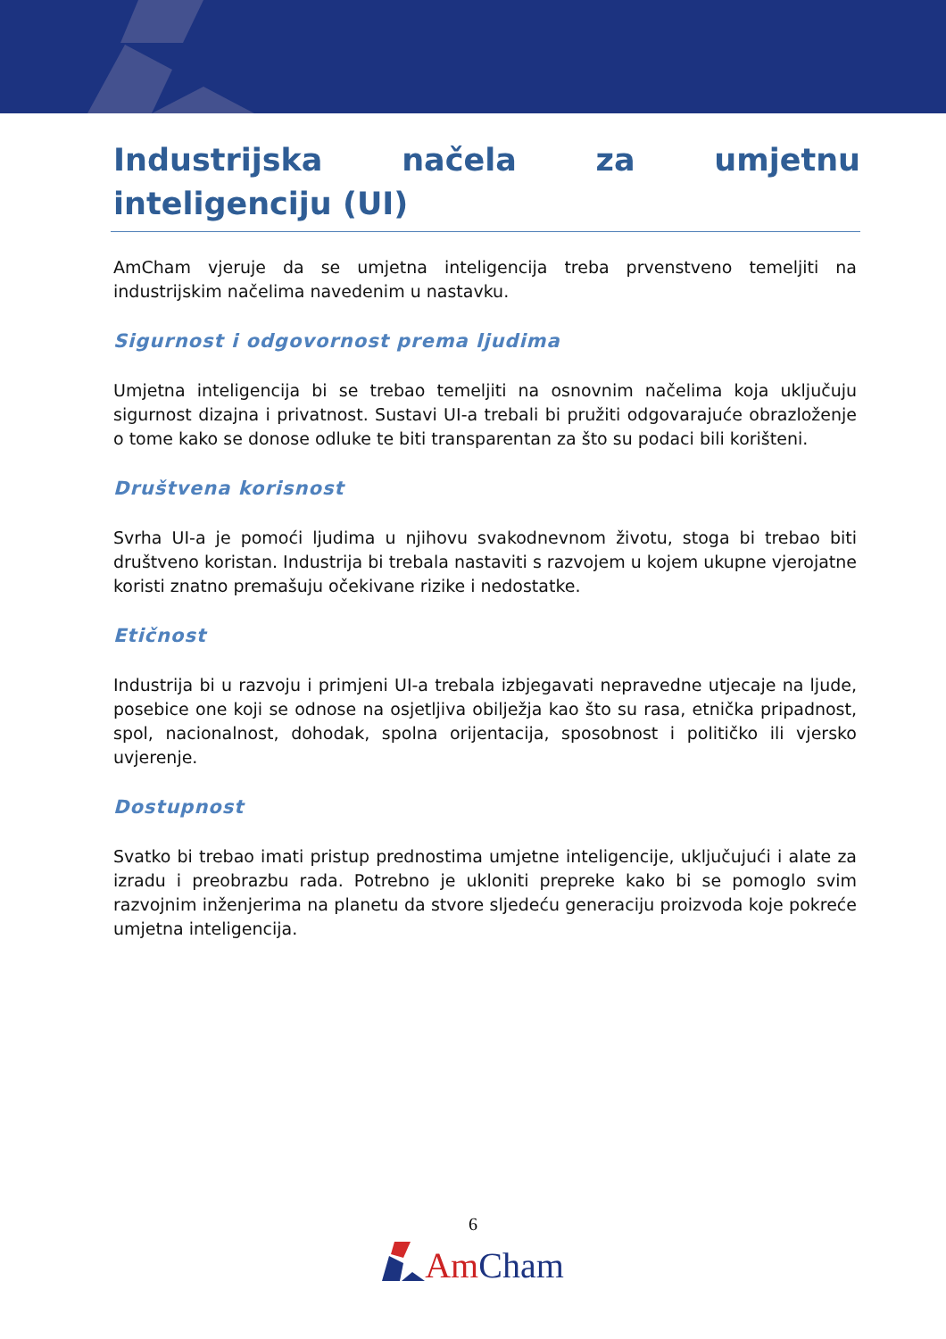Industrijska načela za umjetnu inteligenciju (UI)
AmCham vjeruje da se umjetna inteligencija treba prvenstveno temeljiti na industrijskim načelima navedenim u nastavku.
Sigurnost i odgovornost prema ljudima
Umjetna inteligencija bi se trebao temeljiti na osnovnim načelima koja uključuju sigurnost dizajna i privatnost. Sustavi UI-a trebali bi pružiti odgovarajuće obrazloženje o tome kako se donose odluke te biti transparentan za što su podaci bili korišteni.
Društvena korisnost
Svrha UI-a je pomoći ljudima u njihovu svakodnevnom životu, stoga bi trebao biti društveno koristan. Industrija bi trebala nastaviti s razvojem u kojem ukupne vjerojatne koristi znatno premašuju očekivane rizike i nedostatke.
Etičnost
Industrija bi u razvoju i primjeni UI-a trebala izbjegavati nepravedne utjecaje na ljude, posebice one koji se odnose na osjetljiva obilježja kao što su rasa, etnička pripadnost, spol, nacionalnost, dohodak, spolna orijentacija, sposobnost i političko ili vjersko uvjerenje.
Dostupnost
Svatko bi trebao imati pristup prednostima umjetne inteligencije, uključujući i alate za izradu i preobrazbu rada. Potrebno je ukloniti prepreke kako bi se pomoglo svim razvojnim inženjerima na planetu da stvore sljedeću generaciju proizvoda koje pokreće umjetna inteligencija.
6
Am Cham